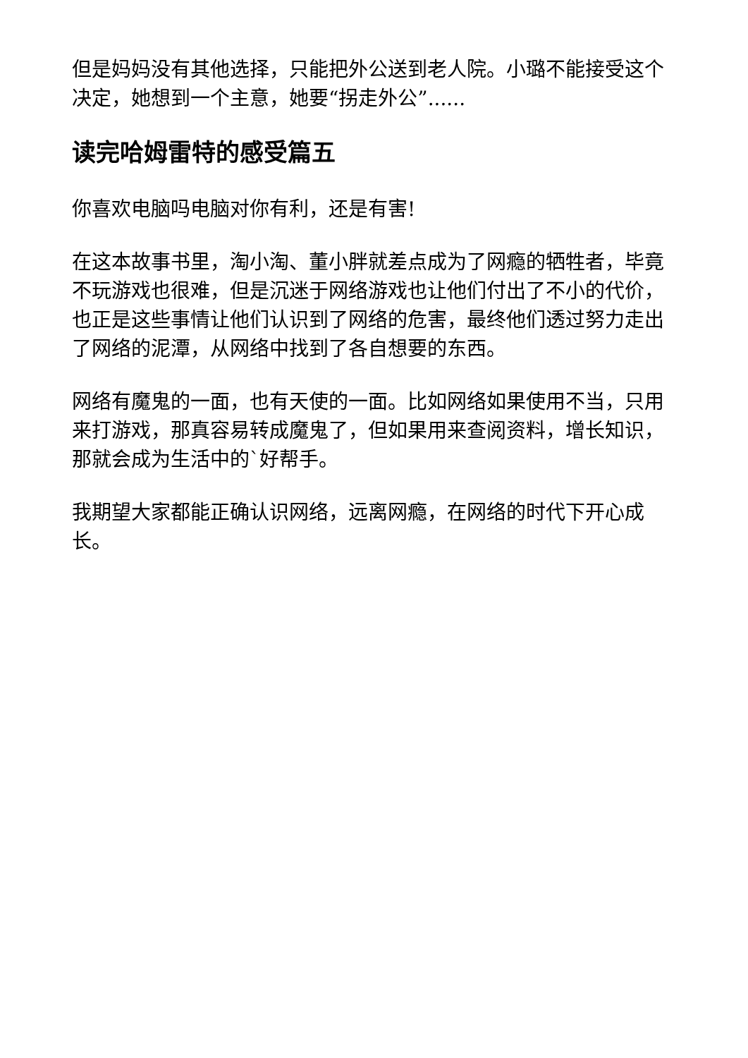但是妈妈没有其他选择，只能把外公送到老人院。小璐不能接受这个决定，她想到一个主意，她要“拐走外公”......
读完哈姆雷特的感受篇五
你喜欢电脑吗电脑对你有利，还是有害!
在这本故事书里，淘小淘、董小胖就差点成为了网瘾的牺牲者，毕竟不玩游戏也很难，但是沉迷于网络游戏也让他们付出了不小的代价，也正是这些事情让他们认识到了网络的危害，最终他们透过努力走出了网络的泥潭，从网络中找到了各自想要的东西。
网络有魔鬼的一面，也有天使的一面。比如网络如果使用不当，只用来打游戏，那真容易转成魔鬼了，但如果用来查阅资料，增长知识，那就会成为生活中的`好帮手。
我期望大家都能正确认识网络，远离网瘾，在网络的时代下开心成长。